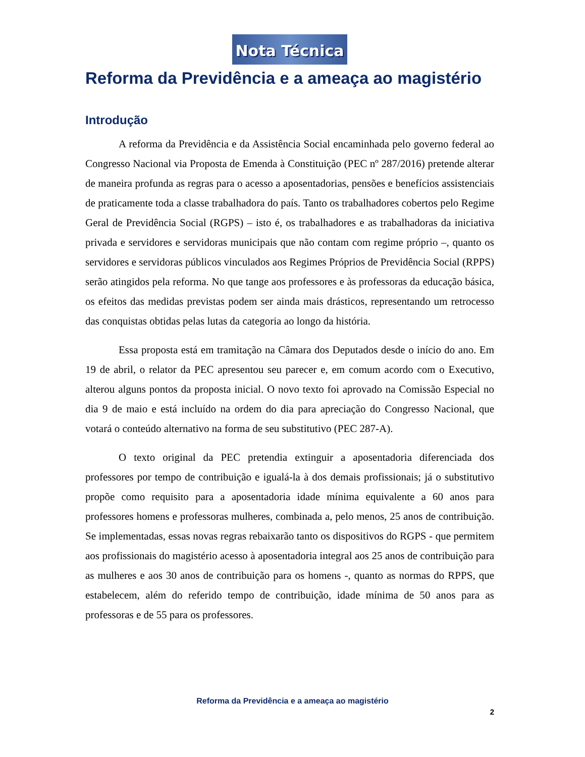Nota Técnica
Reforma da Previdência e a ameaça ao magistério
Introdução
A reforma da Previdência e da Assistência Social encaminhada pelo governo federal ao Congresso Nacional via Proposta de Emenda à Constituição (PEC nº 287/2016) pretende alterar de maneira profunda as regras para o acesso a aposentadorias, pensões e benefícios assistenciais de praticamente toda a classe trabalhadora do país. Tanto os trabalhadores cobertos pelo Regime Geral de Previdência Social (RGPS) – isto é, os trabalhadores e as trabalhadoras da iniciativa privada e servidores e servidoras municipais que não contam com regime próprio –, quanto os servidores e servidoras públicos vinculados aos Regimes Próprios de Previdência Social (RPPS) serão atingidos pela reforma. No que tange aos professores e às professoras da educação básica, os efeitos das medidas previstas podem ser ainda mais drásticos, representando um retrocesso das conquistas obtidas pelas lutas da categoria ao longo da história.
Essa proposta está em tramitação na Câmara dos Deputados desde o início do ano. Em 19 de abril, o relator da PEC apresentou seu parecer e, em comum acordo com o Executivo, alterou alguns pontos da proposta inicial. O novo texto foi aprovado na Comissão Especial no dia 9 de maio e está incluído na ordem do dia para apreciação do Congresso Nacional, que votará o conteúdo alternativo na forma de seu substitutivo (PEC 287-A).
O texto original da PEC pretendia extinguir a aposentadoria diferenciada dos professores por tempo de contribuição e igualá-la à dos demais profissionais; já o substitutivo propõe como requisito para a aposentadoria idade mínima equivalente a 60 anos para professores homens e professoras mulheres, combinada a, pelo menos, 25 anos de contribuição. Se implementadas, essas novas regras rebaixarão tanto os dispositivos do RGPS - que permitem aos profissionais do magistério acesso à aposentadoria integral aos 25 anos de contribuição para as mulheres e aos 30 anos de contribuição para os homens -, quanto as normas do RPPS, que estabelecem, além do referido tempo de contribuição, idade mínima de 50 anos para as professoras e de 55 para os professores.
Reforma da Previdência e a ameaça ao magistério
2